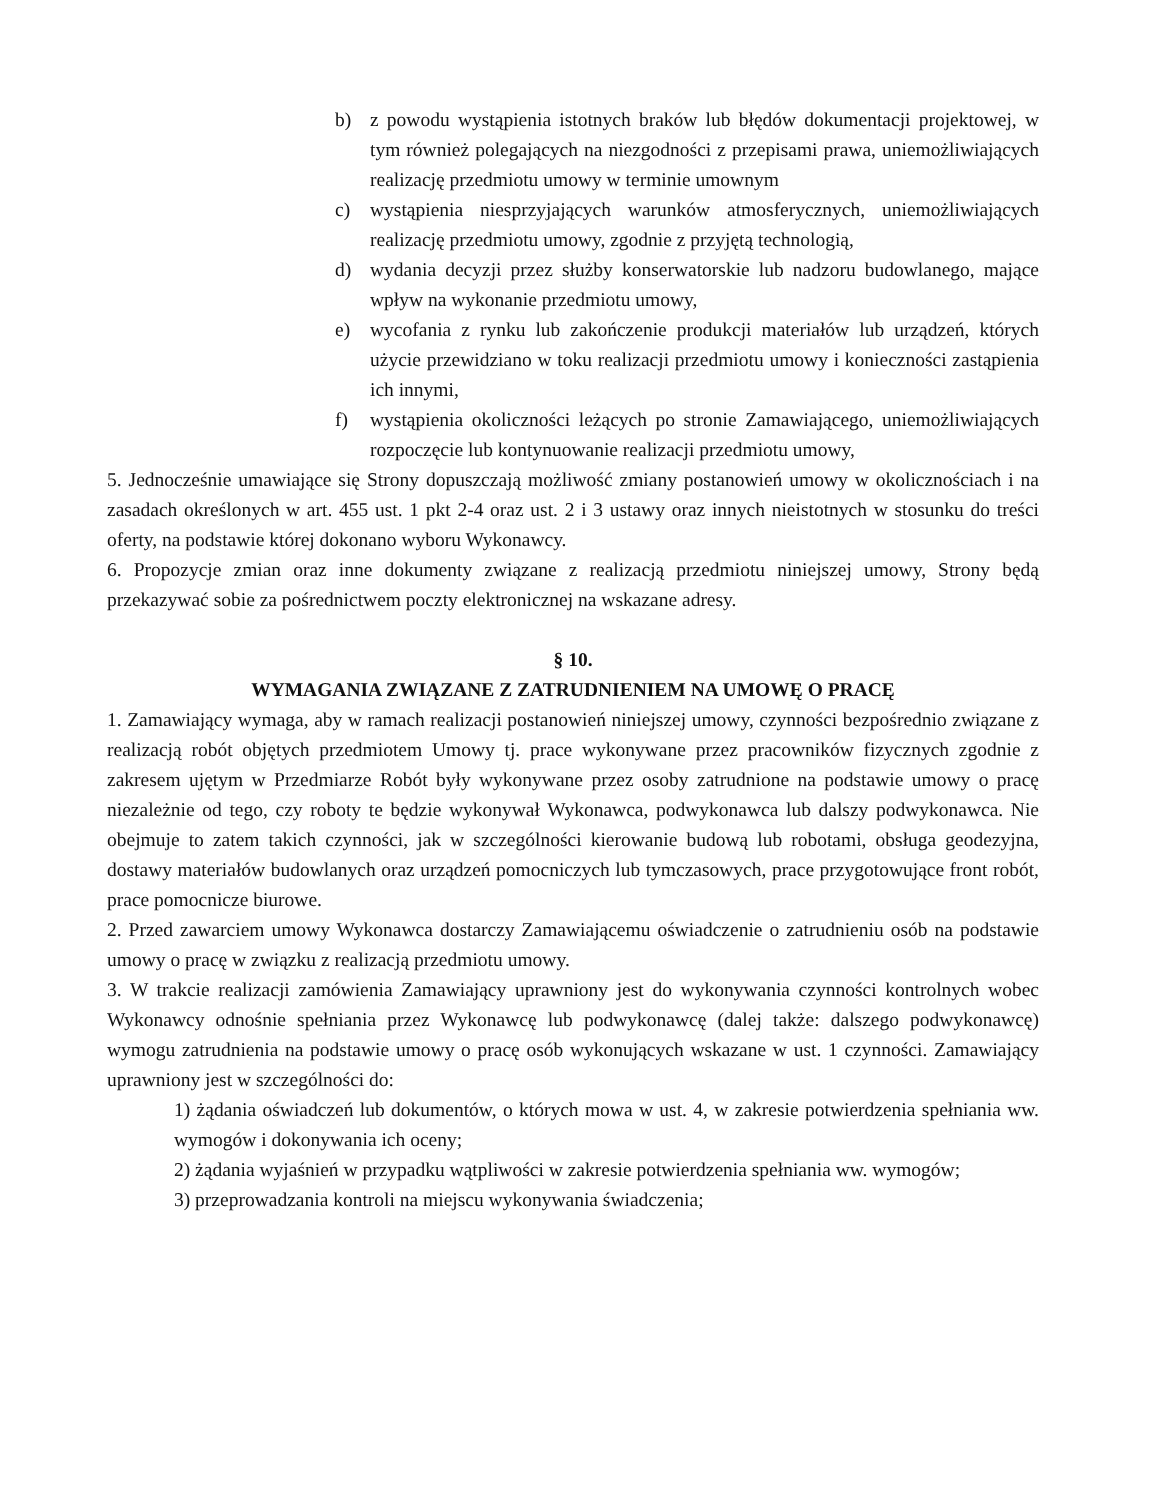b) z powodu wystąpienia istotnych braków lub błędów dokumentacji projektowej, w tym również polegających na niezgodności z przepisami prawa, uniemożliwiających realizację przedmiotu umowy w terminie umownym
c) wystąpienia niesprzyjających warunków atmosferycznych, uniemożliwiających realizację przedmiotu umowy, zgodnie z przyjętą technologią,
d) wydania decyzji przez służby konserwatorskie lub nadzoru budowlanego, mające wpływ na wykonanie przedmiotu umowy,
e) wycofania z rynku lub zakończenie produkcji materiałów lub urządzeń, których użycie przewidziano w toku realizacji przedmiotu umowy i konieczności zastąpienia ich innymi,
f) wystąpienia okoliczności leżących po stronie Zamawiającego, uniemożliwiających rozpoczęcie lub kontynuowanie realizacji przedmiotu umowy,
5. Jednocześnie umawiające się Strony dopuszczają możliwość zmiany postanowień umowy w okolicznościach i na zasadach określonych w art. 455 ust. 1 pkt 2-4 oraz ust. 2 i 3 ustawy oraz innych nieistotnych w stosunku do treści oferty, na podstawie której dokonano wyboru Wykonawcy.
6. Propozycje zmian oraz inne dokumenty związane z realizacją przedmiotu niniejszej umowy, Strony będą przekazywać sobie za pośrednictwem poczty elektronicznej na wskazane adresy.
§ 10.
WYMAGANIA ZWIĄZANE Z ZATRUDNIENIEM NA UMOWĘ O PRACĘ
1. Zamawiający wymaga, aby w ramach realizacji postanowień niniejszej umowy, czynności bezpośrednio związane z realizacją robót objętych przedmiotem Umowy tj. prace wykonywane przez pracowników fizycznych zgodnie z zakresem ujętym w Przedmiarze Robót były wykonywane przez osoby zatrudnione na podstawie umowy o pracę niezależnie od tego, czy roboty te będzie wykonywał Wykonawca, podwykonawca lub dalszy podwykonawca. Nie obejmuje to zatem takich czynności, jak w szczególności kierowanie budową lub robotami, obsługa geodezyjna, dostawy materiałów budowlanych oraz urządzeń pomocniczych lub tymczasowych, prace przygotowujące front robót, prace pomocnicze biurowe.
2. Przed zawarciem umowy Wykonawca dostarczy Zamawiającemu oświadczenie o zatrudnieniu osób na podstawie umowy o pracę w związku z realizacją przedmiotu umowy.
3. W trakcie realizacji zamówienia Zamawiający uprawniony jest do wykonywania czynności kontrolnych wobec Wykonawcy odnośnie spełniania przez Wykonawcę lub podwykonawcę (dalej także: dalszego podwykonawcę) wymogu zatrudnienia na podstawie umowy o pracę osób wykonujących wskazane w ust. 1 czynności. Zamawiający uprawniony jest w szczególności do:
1) żądania oświadczeń lub dokumentów, o których mowa w ust. 4, w zakresie potwierdzenia spełniania ww. wymogów i dokonywania ich oceny;
2) żądania wyjaśnień w przypadku wątpliwości w zakresie potwierdzenia spełniania ww. wymogów;
3) przeprowadzania kontroli na miejscu wykonywania świadczenia;